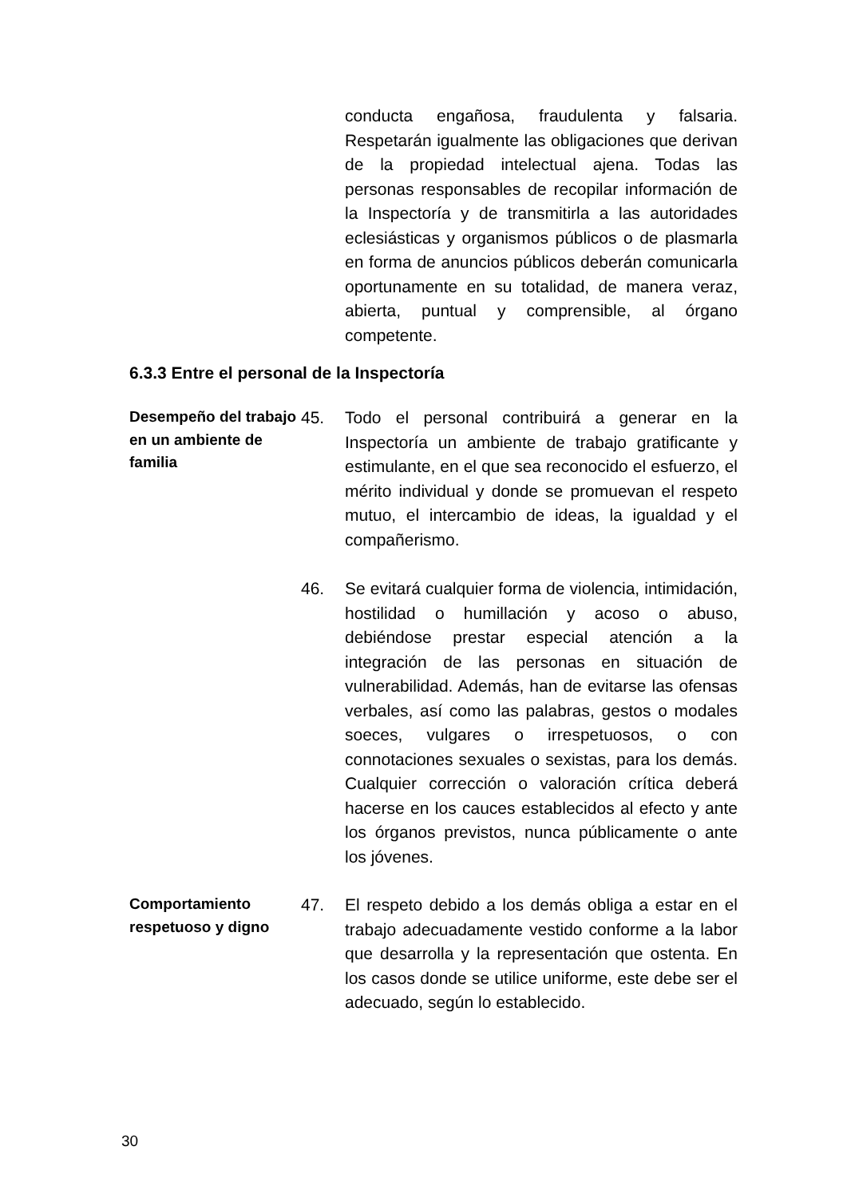conducta engañosa, fraudulenta y falsaria. Respetarán igualmente las obligaciones que derivan de la propiedad intelectual ajena. Todas las personas responsables de recopilar información de la Inspectoría y de transmitirla a las autoridades eclesiásticas y organismos públicos o de plasmarla en forma de anuncios públicos deberán comunicarla oportunamente en su totalidad, de manera veraz, abierta, puntual y comprensible, al órgano competente.
6.3.3 Entre el personal de la Inspectoría
Desempeño del trabajo en un ambiente de familia
45. Todo el personal contribuirá a generar en la Inspectoría un ambiente de trabajo gratificante y estimulante, en el que sea reconocido el esfuerzo, el mérito individual y donde se promuevan el respeto mutuo, el intercambio de ideas, la igualdad y el compañerismo.
46. Se evitará cualquier forma de violencia, intimidación, hostilidad o humillación y acoso o abuso, debiéndose prestar especial atención a la integración de las personas en situación de vulnerabilidad. Además, han de evitarse las ofensas verbales, así como las palabras, gestos o modales soeces, vulgares o irrespetuosos, o con connotaciones sexuales o sexistas, para los demás. Cualquier corrección o valoración crítica deberá hacerse en los cauces establecidos al efecto y ante los órganos previstos, nunca públicamente o ante los jóvenes.
Comportamiento respetuoso y digno
47. El respeto debido a los demás obliga a estar en el trabajo adecuadamente vestido conforme a la labor que desarrolla y la representación que ostenta. En los casos donde se utilice uniforme, este debe ser el adecuado, según lo establecido.
30